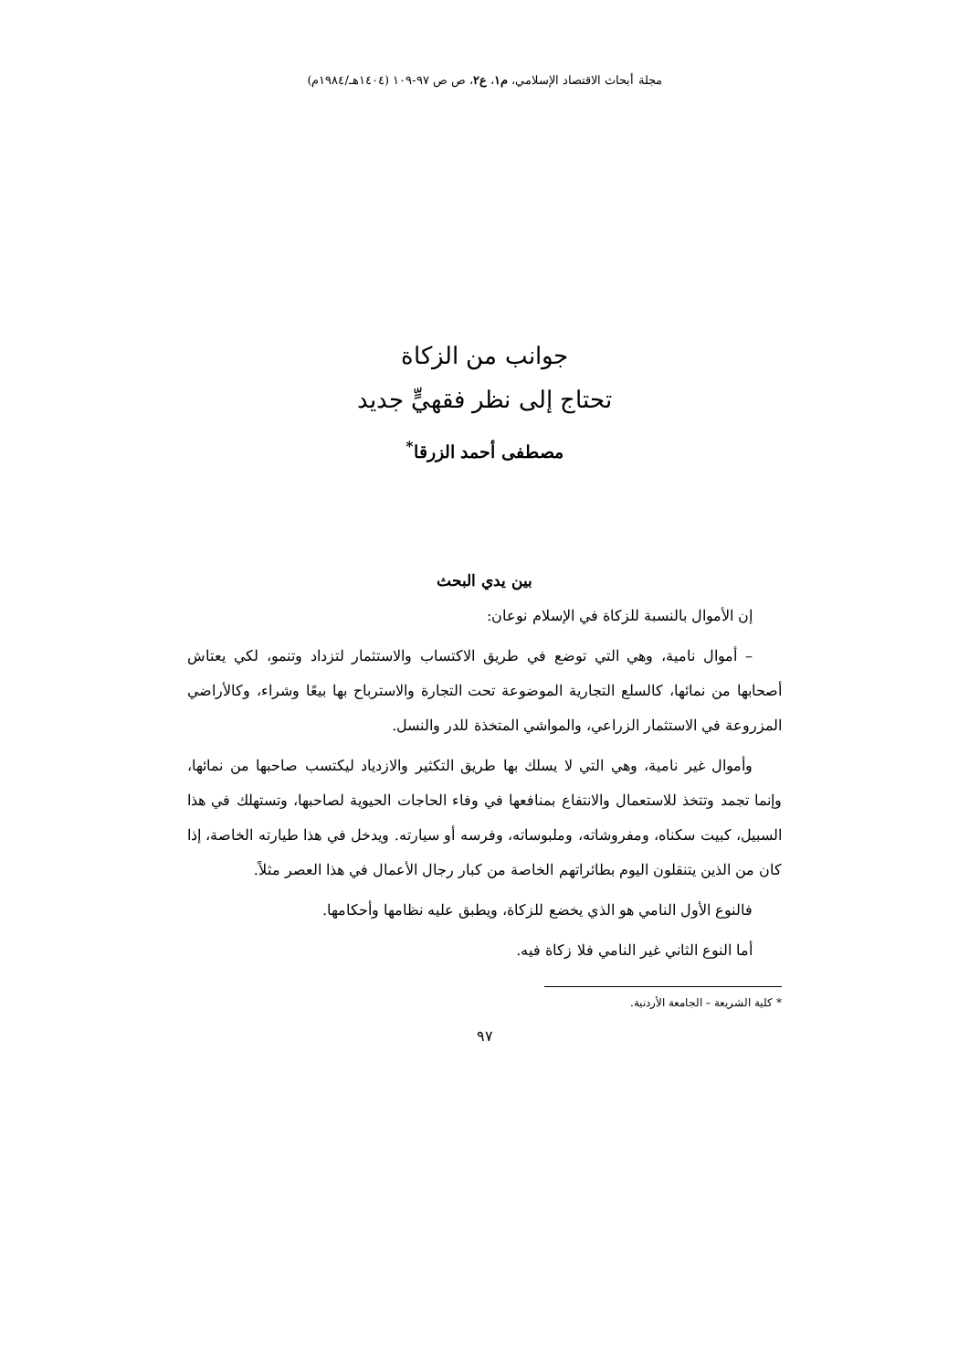مجلة أبحاث الاقتصاد الإسلامي، م١، ع٢، ص ص ٩٧-١٠٩ (١٤٠٤هـ/١٩٨٤م)
جوانب من الزكاة
تحتاج إلى نظر فقهيٍّ جديد
مصطفى أحمد الزرقا<sup>*</sup>
بين يدي البحث
إن الأموال بالنسبة للزكاة في الإسلام نوعان:
– أموال نامية، وهي التي توضع في طريق الاكتساب والاستثمار لتزداد وتنمو، لكي يعتاش أصحابها من نمائها، كالسلع التجارية الموضوعة تحت التجارة والاسترباح بها بيعًا وشراء، وكالأراضي المزروعة في الاستثمار الزراعي، والمواشي المتخذة للدر والنسل.
وأموال غير نامية، وهي التي لا يسلك بها طريق التكثير والازدياد ليكتسب صاحبها من نمائها، وإنما تجمد وتتخذ للاستعمال والانتفاع بمنافعها في وفاء الحاجات الحيوية لصاحبها، وتستهلك في هذا السبيل، كبيت سكناه، ومفروشاته، وملبوساته، وفرسه أو سيارته. ويدخل في هذا طيارته الخاصة، إذا كان من الذين يتنقلون اليوم بطائراتهم الخاصة من كبار رجال الأعمال في هذا العصر مثلاً.
فالنوع الأول النامي هو الذي يخضع للزكاة، ويطبق عليه نظامها وأحكامها.
أما النوع الثاني غير النامي فلا زكاة فيه.
* كلية الشريعة – الجامعة الأردنية.
٩٧